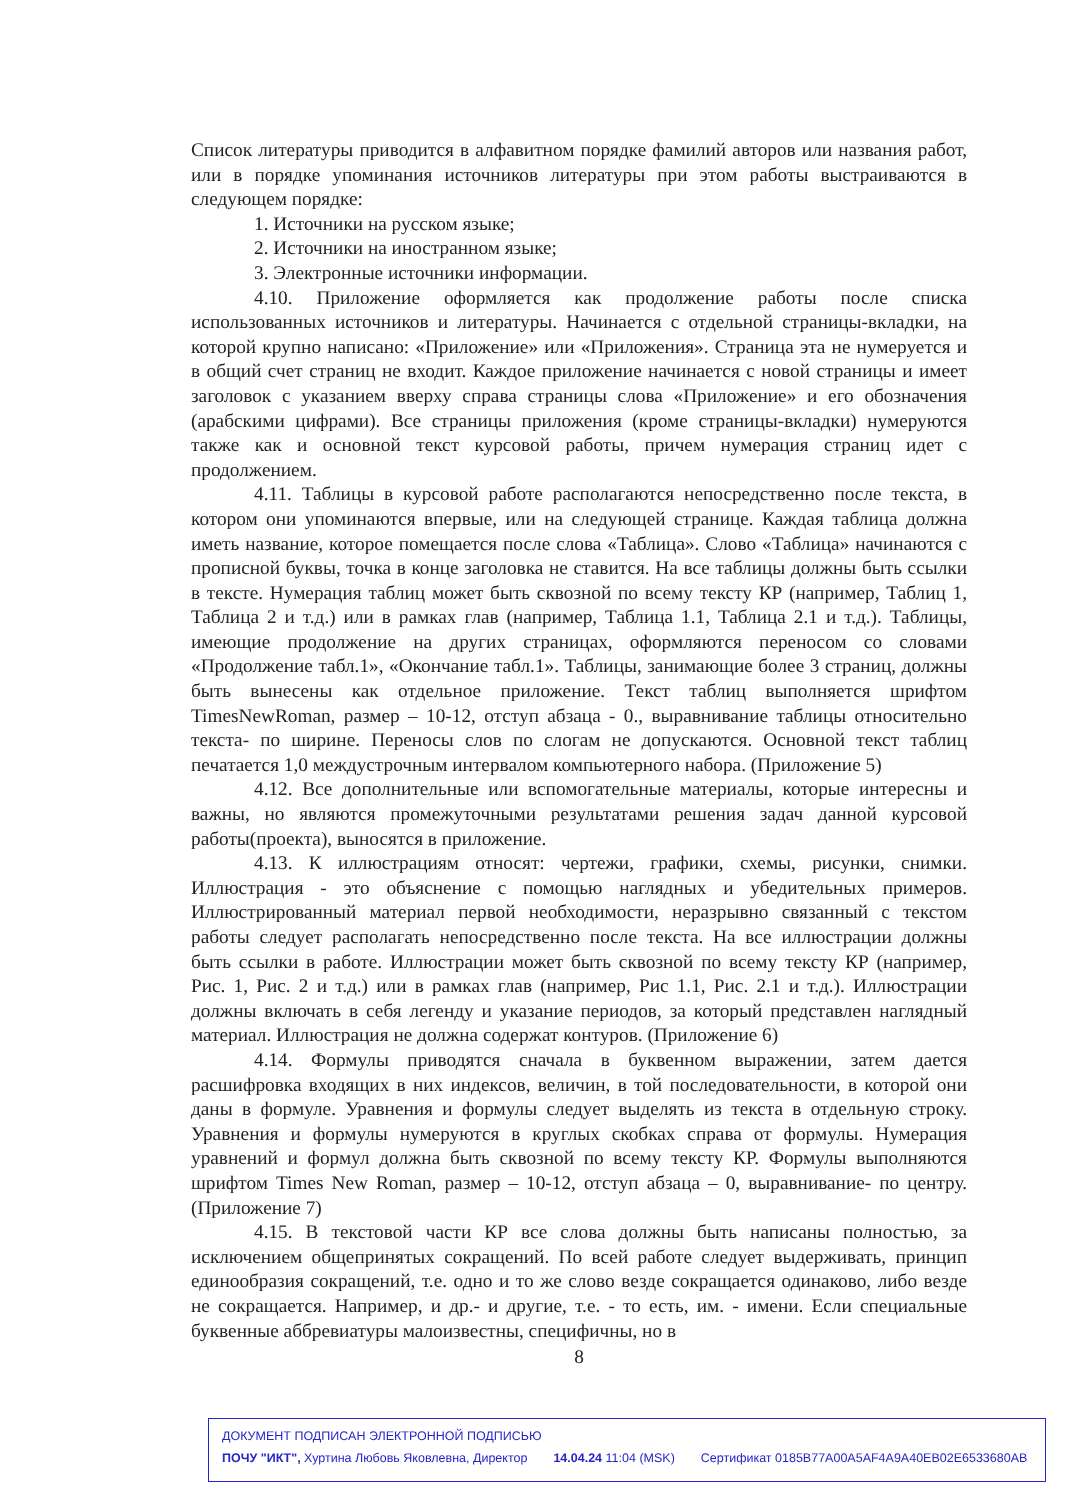Список литературы приводится в алфавитном порядке фамилий авторов или названия работ, или в порядке упоминания источников литературы при этом работы выстраиваются в следующем порядке:
1. Источники на русском языке;
2. Источники на иностранном языке;
3. Электронные источники информации.
4.10. Приложение оформляется как продолжение работы после списка использованных источников и литературы. Начинается с отдельной страницы-вкладки, на которой крупно написано: «Приложение» или «Приложения». Страница эта не нумеруется и в общий счет страниц не входит. Каждое приложение начинается с новой страницы и имеет заголовок с указанием вверху справа страницы слова «Приложение» и его обозначения (арабскими цифрами). Все страницы приложения (кроме страницы-вкладки) нумеруются также как и основной текст курсовой работы, причем нумерация страниц идет с продолжением.
4.11. Таблицы в курсовой работе располагаются непосредственно после текста, в котором они упоминаются впервые, или на следующей странице. Каждая таблица должна иметь название, которое помещается после слова «Таблица». Слово «Таблица» начинаются с прописной буквы, точка в конце заголовка не ставится. На все таблицы должны быть ссылки в тексте. Нумерация таблиц может быть сквозной по всему тексту КР (например, Таблиц 1, Таблица 2 и т.д.) или в рамках глав (например, Таблица 1.1, Таблица 2.1 и т.д.). Таблицы, имеющие продолжение на других страницах, оформляются переносом со словами «Продолжение табл.1», «Окончание табл.1». Таблицы, занимающие более 3 страниц, должны быть вынесены как отдельное приложение. Текст таблиц выполняется шрифтом TimesNewRoman, размер – 10-12, отступ абзаца - 0., выравнивание таблицы относительно текста- по ширине. Переносы слов по слогам не допускаются. Основной текст таблиц печатается 1,0 междустрочным интервалом компьютерного набора. (Приложение 5)
4.12. Все дополнительные или вспомогательные материалы, которые интересны и важны, но являются промежуточными результатами решения задач данной курсовой работы(проекта), выносятся в приложение.
4.13. К иллюстрациям относят: чертежи, графики, схемы, рисунки, снимки. Иллюстрация - это объяснение с помощью наглядных и убедительных примеров. Иллюстрированный материал первой необходимости, неразрывно связанный с текстом работы следует располагать непосредственно после текста. На все иллюстрации должны быть ссылки в работе. Иллюстрации может быть сквозной по всему тексту КР (например, Рис. 1, Рис. 2 и т.д.) или в рамках глав (например, Рис 1.1, Рис. 2.1 и т.д.). Иллюстрации должны включать в себя легенду и указание периодов, за который представлен наглядный материал. Иллюстрация не должна содержат контуров. (Приложение 6)
4.14. Формулы приводятся сначала в буквенном выражении, затем дается расшифровка входящих в них индексов, величин, в той последовательности, в которой они даны в формуле. Уравнения и формулы следует выделять из текста в отдельную строку. Уравнения и формулы нумеруются в круглых скобках справа от формулы. Нумерация уравнений и формул должна быть сквозной по всему тексту КР. Формулы выполняются шрифтом Times New Roman, размер – 10-12, отступ абзаца – 0, выравнивание- по центру. (Приложение 7)
4.15. В текстовой части КР все слова должны быть написаны полностью, за исключением общепринятых сокращений. По всей работе следует выдерживать, принцип единообразия сокращений, т.е. одно и то же слово везде сокращается одинаково, либо везде не сокращается. Например, и др.- и другие, т.е. - то есть, им. - имени. Если специальные буквенные аббревиатуры малоизвестны, специфичны, но в
8
ДОКУМЕНТ ПОДПИСАН ЭЛЕКТРОННОЙ ПОДПИСЬЮ
ПОЧУ "ИКТ", Хуртина Любовь Яковлевна, Директор 14.04.24 11:04 (MSK) Сертификат 0185B77A00A5AF4A9A40EB02E6533680AB